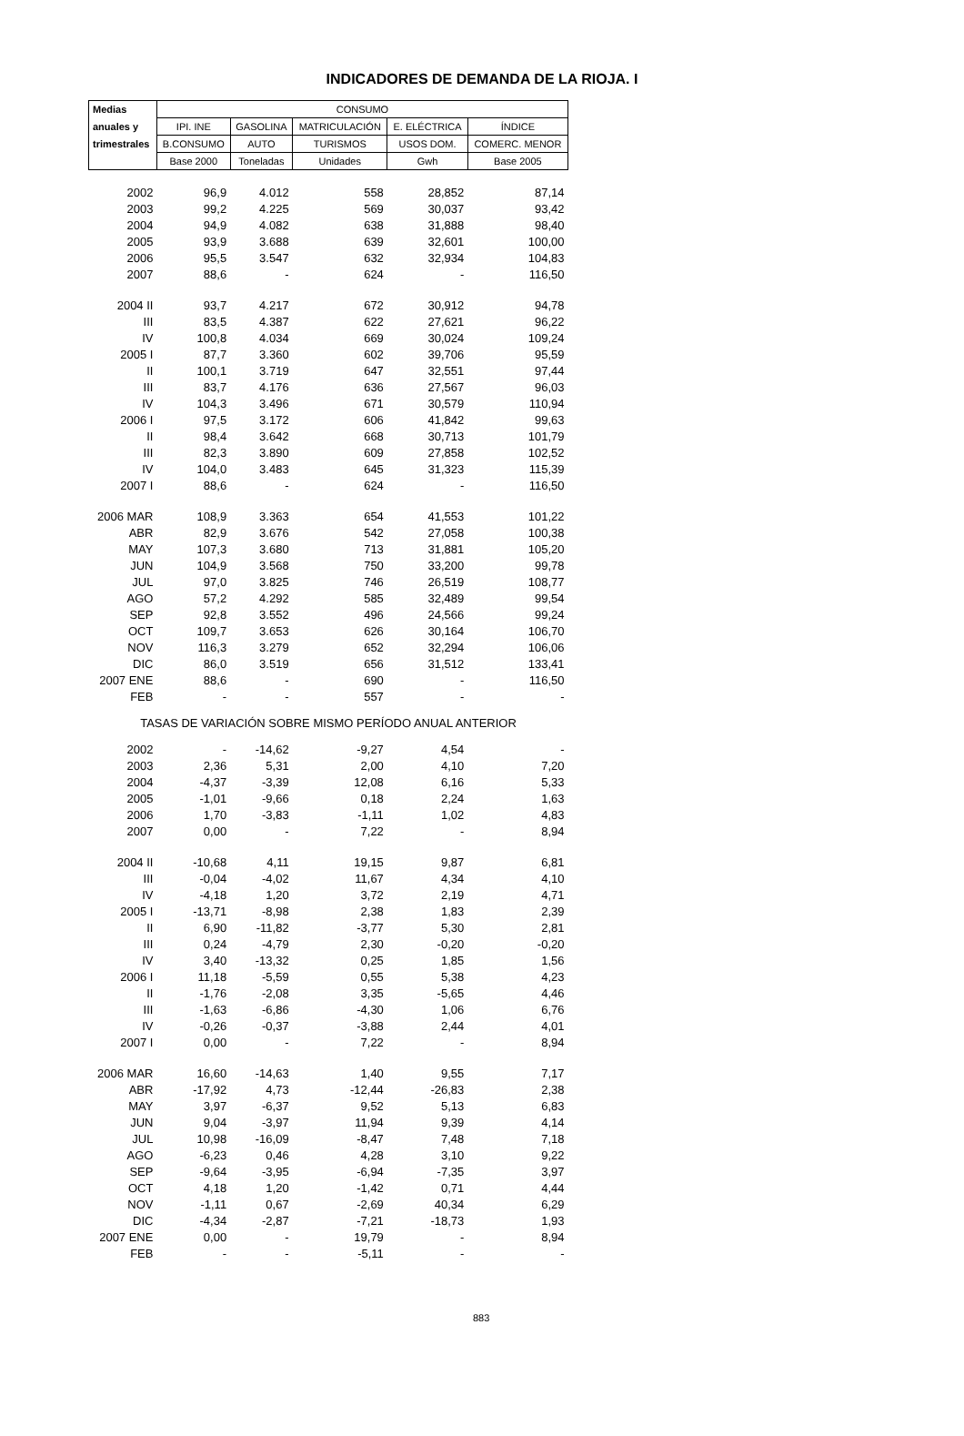INDICADORES DE DEMANDA DE LA RIOJA. I
| Medias | CONSUMO | | | | |
| --- | --- | --- | --- | --- | --- |
| anuales y | IPI. INE | GASOLINA | MATRICULACIÓN | E. ELÉCTRICA | ÍNDICE |
| trimestrales | B.CONSUMO | AUTO | TURISMOS | USOS DOM. | COMERC. MENOR |
| | Base 2000 | Toneladas | Unidades | Gwh | Base 2005 |
| 2002 | 96,9 | 4.012 | 558 | 28,852 | 87,14 |
| 2003 | 99,2 | 4.225 | 569 | 30,037 | 93,42 |
| 2004 | 94,9 | 4.082 | 638 | 31,888 | 98,40 |
| 2005 | 93,9 | 3.688 | 639 | 32,601 | 100,00 |
| 2006 | 95,5 | 3.547 | 632 | 32,934 | 104,83 |
| 2007 | 88,6 | - | 624 | - | 116,50 |
| 2004 II | 93,7 | 4.217 | 672 | 30,912 | 94,78 |
| III | 83,5 | 4.387 | 622 | 27,621 | 96,22 |
| IV | 100,8 | 4.034 | 669 | 30,024 | 109,24 |
| 2005 I | 87,7 | 3.360 | 602 | 39,706 | 95,59 |
| II | 100,1 | 3.719 | 647 | 32,551 | 97,44 |
| III | 83,7 | 4.176 | 636 | 27,567 | 96,03 |
| IV | 104,3 | 3.496 | 671 | 30,579 | 110,94 |
| 2006 I | 97,5 | 3.172 | 606 | 41,842 | 99,63 |
| II | 98,4 | 3.642 | 668 | 30,713 | 101,79 |
| III | 82,3 | 3.890 | 609 | 27,858 | 102,52 |
| IV | 104,0 | 3.483 | 645 | 31,323 | 115,39 |
| 2007 I | 88,6 | - | 624 | - | 116,50 |
| 2006 MAR | 108,9 | 3.363 | 654 | 41,553 | 101,22 |
| ABR | 82,9 | 3.676 | 542 | 27,058 | 100,38 |
| MAY | 107,3 | 3.680 | 713 | 31,881 | 105,20 |
| JUN | 104,9 | 3.568 | 750 | 33,200 | 99,78 |
| JUL | 97,0 | 3.825 | 746 | 26,519 | 108,77 |
| AGO | 57,2 | 4.292 | 585 | 32,489 | 99,54 |
| SEP | 92,8 | 3.552 | 496 | 24,566 | 99,24 |
| OCT | 109,7 | 3.653 | 626 | 30,164 | 106,70 |
| NOV | 116,3 | 3.279 | 652 | 32,294 | 106,06 |
| DIC | 86,0 | 3.519 | 656 | 31,512 | 133,41 |
| 2007 ENE | 88,6 | - | 690 | - | 116,50 |
| FEB | - | - | 557 | - | - |
| TASAS DE VARIACIÓN SOBRE MISMO PERÍODO ANUAL ANTERIOR | | | | | |
| 2002 | - | -14,62 | -9,27 | 4,54 | - |
| 2003 | 2,36 | 5,31 | 2,00 | 4,10 | 7,20 |
| 2004 | -4,37 | -3,39 | 12,08 | 6,16 | 5,33 |
| 2005 | -1,01 | -9,66 | 0,18 | 2,24 | 1,63 |
| 2006 | 1,70 | -3,83 | -1,11 | 1,02 | 4,83 |
| 2007 | 0,00 | - | 7,22 | - | 8,94 |
| 2004 II | -10,68 | 4,11 | 19,15 | 9,87 | 6,81 |
| III | -0,04 | -4,02 | 11,67 | 4,34 | 4,10 |
| IV | -4,18 | 1,20 | 3,72 | 2,19 | 4,71 |
| 2005 I | -13,71 | -8,98 | 2,38 | 1,83 | 2,39 |
| II | 6,90 | -11,82 | -3,77 | 5,30 | 2,81 |
| III | 0,24 | -4,79 | 2,30 | -0,20 | -0,20 |
| IV | 3,40 | -13,32 | 0,25 | 1,85 | 1,56 |
| 2006 I | 11,18 | -5,59 | 0,55 | 5,38 | 4,23 |
| II | -1,76 | -2,08 | 3,35 | -5,65 | 4,46 |
| III | -1,63 | -6,86 | -4,30 | 1,06 | 6,76 |
| IV | -0,26 | -0,37 | -3,88 | 2,44 | 4,01 |
| 2007 I | 0,00 | - | 7,22 | - | 8,94 |
| 2006 MAR | 16,60 | -14,63 | 1,40 | 9,55 | 7,17 |
| ABR | -17,92 | 4,73 | -12,44 | -26,83 | 2,38 |
| MAY | 3,97 | -6,37 | 9,52 | 5,13 | 6,83 |
| JUN | 9,04 | -3,97 | 11,94 | 9,39 | 4,14 |
| JUL | 10,98 | -16,09 | -8,47 | 7,48 | 7,18 |
| AGO | -6,23 | 0,46 | 4,28 | 3,10 | 9,22 |
| SEP | -9,64 | -3,95 | -6,94 | -7,35 | 3,97 |
| OCT | 4,18 | 1,20 | -1,42 | 0,71 | 4,44 |
| NOV | -1,11 | 0,67 | -2,69 | 40,34 | 6,29 |
| DIC | -4,34 | -2,87 | -7,21 | -18,73 | 1,93 |
| 2007 ENE | 0,00 | - | 19,79 | - | 8,94 |
| FEB | - | - | -5,11 | - | - |
883